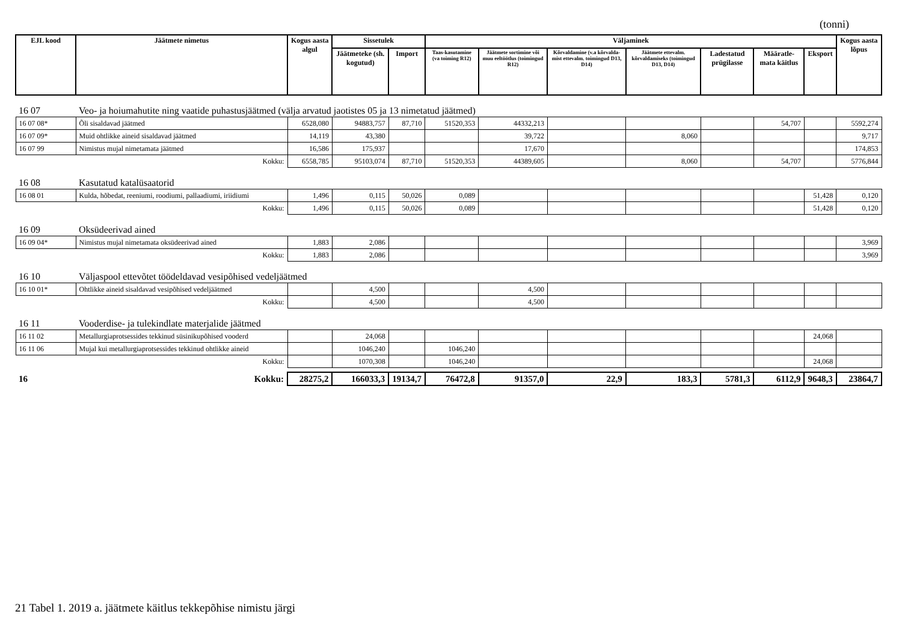(tonni)
| EJL kood | Jäätmete nimetus | Kogus aasta algul | Sissetulek | | Väljaminek | | | | | | | Kogus aasta lõpus |
| --- | --- | --- | --- | --- | --- | --- | --- | --- | --- | --- | --- | --- |
| | | | Jäätmeteke (sh. kogutud) | Import | Taas-kasutamine (va toiming R12) | Jäätmete sortimine või muu eeltöötlus (toimingud R12) | Kõrvaldamine (v.a kõrvalda-mist ettevalm. toimingud D13, D14) | Jäätmete ettevalm. kõrvaldamiseks (toimingud D13, D14) | Ladestatud prügilasse | Määratle-mata käitlus | Eksport | |
| 16 07 | Veo- ja hoiumahutite ning vaatide puhastusjäätmed (välja arvatud jaotistes 05 ja 13 nimetatud jäätmed) | | | | | | | | | | | |
| 16 07 08* | Õli sisaldavad jäätmed | 6528,080 | 94883,757 | 87,710 | 51520,353 | 44332,213 | | | | 54,707 | | 5592,274 |
| 16 07 09* | Muid ohtlikke aineid sisaldavad jäätmed | 14,119 | 43,380 | | | 39,722 | | 8,060 | | | | 9,717 |
| 16 07 99 | Nimistus mujal nimetamata jäätmed | 16,586 | 175,937 | | | 17,670 | | | | | | 174,853 |
| | Kokku: | 6558,785 | 95103,074 | 87,710 | 51520,353 | 44389,605 | | 8,060 | | 54,707 | | 5776,844 |
| 16 08 | Kasutatud katalüsaatorid | | | | | | | | | | | |
| 16 08 01 | Kulda, hõbedat, reeniumi, roodiumi, pallaadiumi, iriidiumi | 1,496 | 0,115 | 50,026 | 0,089 | | | | | | 51,428 | 0,120 |
| | Kokku: | 1,496 | 0,115 | 50,026 | 0,089 | | | | | | 51,428 | 0,120 |
| 16 09 | Oksüdeerivad ained | | | | | | | | | | | |
| 16 09 04* | Nimistus mujal nimetamata oksüdeerivad ained | 1,883 | 2,086 | | | | | | | | | 3,969 |
| | Kokku: | 1,883 | 2,086 | | | | | | | | | 3,969 |
| 16 10 | Väljaspool ettevõtet töödeldavad vesipõhised vedeljäätmed | | | | | | | | | | | |
| 16 10 01* | Ohtlikke aineid sisaldavad vesipõhised vedeljäätmed | | 4,500 | | | 4,500 | | | | | | |
| | Kokku: | | 4,500 | | | 4,500 | | | | | | |
| 16 11 | Vooderdise- ja tulekindlate materjalide jäätmed | | | | | | | | | | | |
| 16 11 02 | Metallurgiaprotsessides tekkinud süsinikupõhised vooderd | | 24,068 | | | | | | | | 24,068 | |
| 16 11 06 | Mujal kui metallurgiaprotsessides tekkinud ohtlikke aineid | | 1046,240 | | 1046,240 | | | | | | | |
| | Kokku: | | 1070,308 | | 1046,240 | | | | | | 24,068 | |
| 16 | Kokku: | 28275,2 | 166033,3 | 19134,7 | 76472,8 | 91357,0 | 22,9 | 183,3 | 5781,3 | 6112,9 | 9648,3 | 23864,7 |
21 Tabel 1. 2019 a. jäätmete käitlus tekkepõhise nimistu järgi